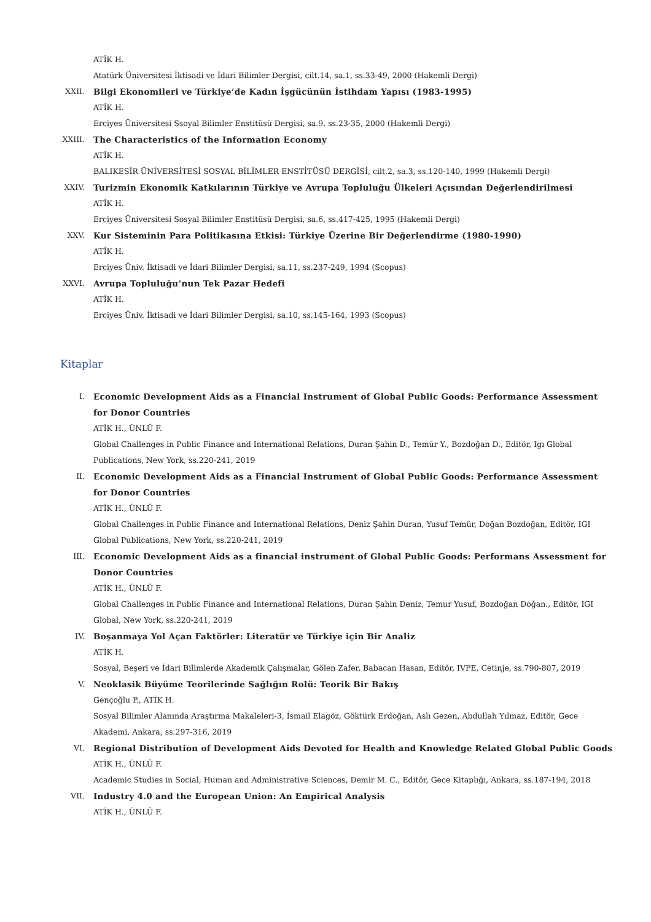ATİK H.
Atatürk Üniversitesi İktisadi ve İdari Bilimler Dergisi, cilt.14, sa.1, ss.33-49, 2000 (Hakemli Dergi)
XXII. Bilgi Ekonomileri ve Türkiye’de Kadın İşgücünün İstihdam Yapısı (1983-1995)
ATİK H.
Erciyes Üniversitesi Ssoyal Bilimler Enstitüsü Dergisi, sa.9, ss.23-35, 2000 (Hakemli Dergi)
XXIII. The Characteristics of the Information Economy
ATİK H.
BALIKESİR ÜNİVERSİTESİ SOSYAL BİLİMLER ENSTİTÜSÜ DERGİSİ, cilt.2, sa.3, ss.120-140, 1999 (Hakemli Dergi)
XXIV. Turizmin Ekonomik Katkılarının Türkiye ve Avrupa Topluluğu Ülkeleri Açısından Değerlendirilmesi
ATİK H.
Erciyes Üniversitesi Sosyal Bilimler Enstitüsü Dergisi, sa.6, ss.417-425, 1995 (Hakemli Dergi)
XXV. Kur Sisteminin Para Politikasına Etkisi: Türkiye Üzerine Bir Değerlendirme (1980-1990)
ATİK H.
Erciyes Üniv. İktisadi ve İdari Bilimler Dergisi, sa.11, ss.237-249, 1994 (Scopus)
XXVI. Avrupa Topluluğu’nun Tek Pazar Hedefi
ATİK H.
Erciyes Üniv. İktisadi ve İdari Bilimler Dergisi, sa.10, ss.145-164, 1993 (Scopus)
Kitaplar
I. Economic Development Aids as a Financial Instrument of Global Public Goods: Performance Assessment for Donor Countries
ATİK H., ÜNLÜ F.
Global Challenges in Public Finance and International Relations, Duran Şahin D., Temür Y., Bozdoğan D., Editör, Igı Global Publications, New York, ss.220-241, 2019
II. Economic Development Aids as a Financial Instrument of Global Public Goods: Performance Assessment for Donor Countries
ATİK H., ÜNLÜ F.
Global Challenges in Public Finance and International Relations, Deniz Şahin Duran, Yusuf Temür, Doğan Bozdoğan, Editör, IGI Global Publications, New York, ss.220-241, 2019
III. Economic Development Aids as a financial instrument of Global Public Goods: Performans Assessment for Donor Countries
ATİK H., ÜNLÜ F.
Global Challenges in Public Finance and International Relations, Duran Şahin Deniz, Temur Yusuf, Bozdoğan Doğan., Editör, IGI Global, New York, ss.220-241, 2019
IV. Boşanmaya Yol Açan Faktörler: Literatür ve Türkiye için Bir Analiz
ATİK H.
Sosyal, Beşeri ve İdari Bilimlerde Akademik Çalışmalar, Gölen Zafer, Babacan Hasan, Editör, IVPE, Cetinje, ss.790-807, 2019
V. Neoklasik Büyüme Teorilerinde Sağlığın Rolü: Teorik Bir Bakış
Gençoğlu P., ATİK H.
Sosyal Bilimler Alanında Araştırma Makaleleri-3, İsmail Elagöz, Göktürk Erdoğan, Aslı Gezen, Abdullah Yılmaz, Editör, Gece Akademi, Ankara, ss.297-316, 2019
VI. Regional Distribution of Development Aids Devoted for Health and Knowledge Related Global Public Goods
ATİK H., ÜNLÜ F.
Academic Studies in Social, Human and Administrative Sciences, Demir M. C., Editör, Gece Kitaplığı, Ankara, ss.187-194, 2018
VII. Industry 4.0 and the European Union: An Empirical Analysis
ATİK H., ÜNLÜ F.